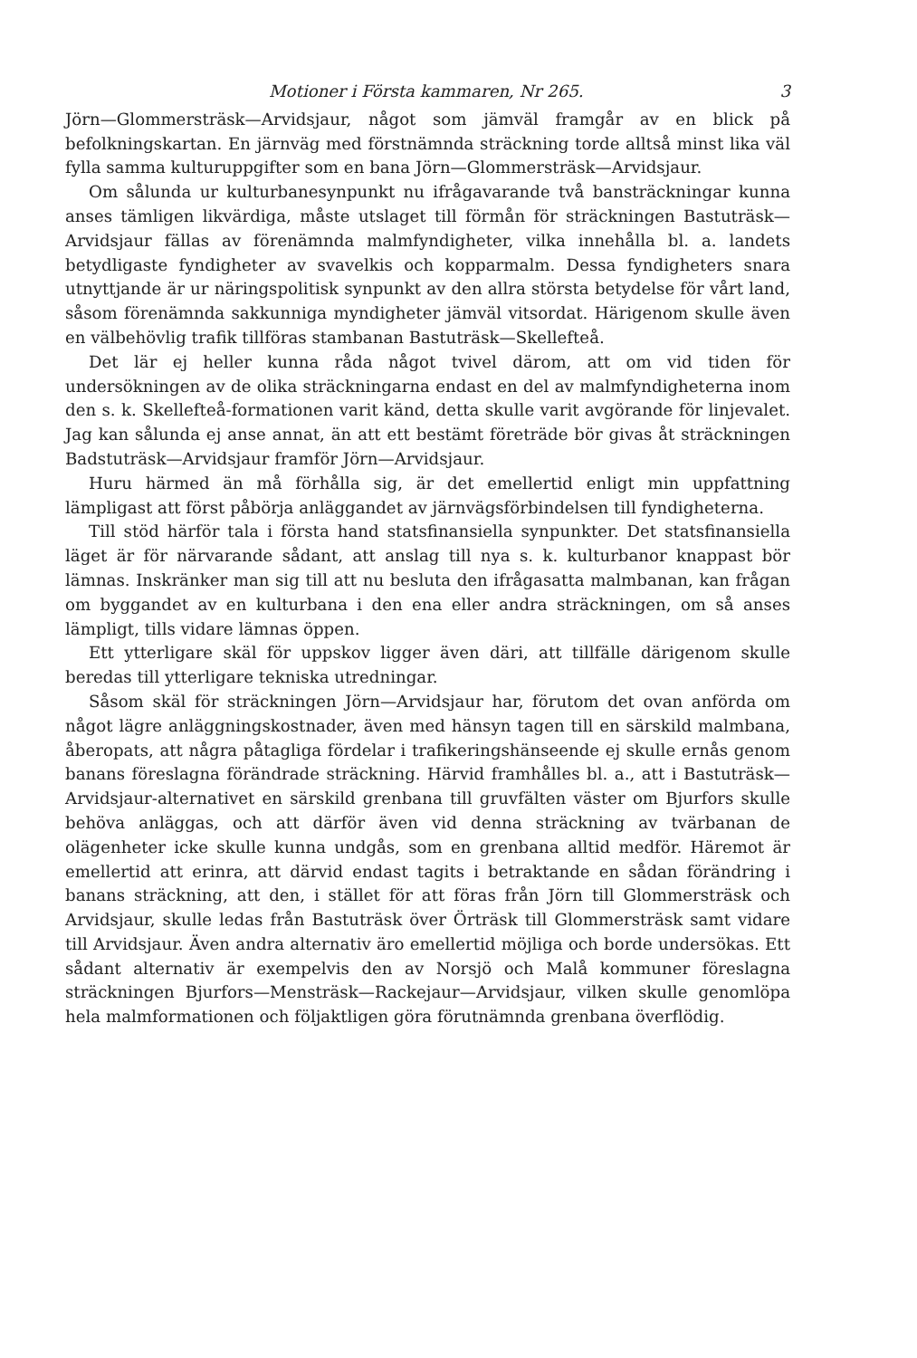Motioner i Första kammaren, Nr 265. 3
Jörn—Glommersträsk—Arvidsjaur, något som jämväl framgår av en blick på befolkningskartan. En järnväg med förstnämnda sträckning torde alltså minst lika väl fylla samma kulturuppgifter som en bana Jörn—Glommersträsk—Arvidsjaur.
Om sålunda ur kulturbanesynpunkt nu ifrågavarande två bansträckningar kunna anses tämligen likvärdiga, måste utslaget till förmån för sträckningen Bastuträsk—Arvidsjaur fällas av förenämnda malmfyndigheter, vilka innehålla bl. a. landets betydligaste fyndigheter av svavelkis och kopparmalm. Dessa fyndigheters snara utnyttjande är ur näringspolitisk synpunkt av den allra största betydelse för vårt land, såsom förenämnda sakkunniga myndigheter jämväl vitsordat. Härigenom skulle även en välbehövlig trafik tillföras stambanan Bastuträsk—Skellefteå.
Det lär ej heller kunna råda något tvivel därom, att om vid tiden för undersökningen av de olika sträckningarna endast en del av malmfyndigheterna inom den s. k. Skellefteå-formationen varit känd, detta skulle varit avgörande för linjevalet. Jag kan sålunda ej anse annat, än att ett bestämt företräde bör givas åt sträckningen Badstuträsk—Arvidsjaur framför Jörn—Arvidsjaur.
Huru härmed än må förhålla sig, är det emellertid enligt min uppfattning lämpligast att först påbörja anläggandet av järnvägsförbindelsen till fyndigheterna.
Till stöd härför tala i första hand statsfinansiella synpunkter. Det statsfinansiella läget är för närvarande sådant, att anslag till nya s. k. kulturbanor knappast bör lämnas. Inskränker man sig till att nu besluta den ifrågasatta malmbanan, kan frågan om byggandet av en kulturbana i den ena eller andra sträckningen, om så anses lämpligt, tills vidare lämnas öppen.
Ett ytterligare skäl för uppskov ligger även däri, att tillfälle därigenom skulle beredas till ytterligare tekniska utredningar.
Såsom skäl för sträckningen Jörn—Arvidsjaur har, förutom det ovan anförda om något lägre anläggningskostnader, även med hänsyn tagen till en särskild malmbana, åberopats, att några påtagliga fördelar i trafikeringshänseende ej skulle ernås genom banans föreslagna förändrade sträckning. Härvid framhålles bl. a., att i Bastuträsk—Arvidsjaur-alternativet en särskild grenbana till gruvfälten väster om Bjurfors skulle behöva anläggas, och att därför även vid denna sträckning av tvärbanan de olägenheter icke skulle kunna undgås, som en grenbana alltid medför. Häremot är emellertid att erinra, att därvid endast tagits i betraktande en sådan förändring i banans sträckning, att den, i stället för att föras från Jörn till Glommersträsk och Arvidsjaur, skulle ledas från Bastuträsk över Örträsk till Glommersträsk samt vidare till Arvidsjaur. Även andra alternativ äro emellertid möjliga och borde undersökas. Ett sådant alternativ är exempelvis den av Norsjö och Malå kommuner föreslagna sträckningen Bjurfors—Mensträsk—Rackejaur—Arvidsjaur, vilken skulle genomlöpa hela malmformationen och följaktligen göra förutnämnda grenbana överflödig.